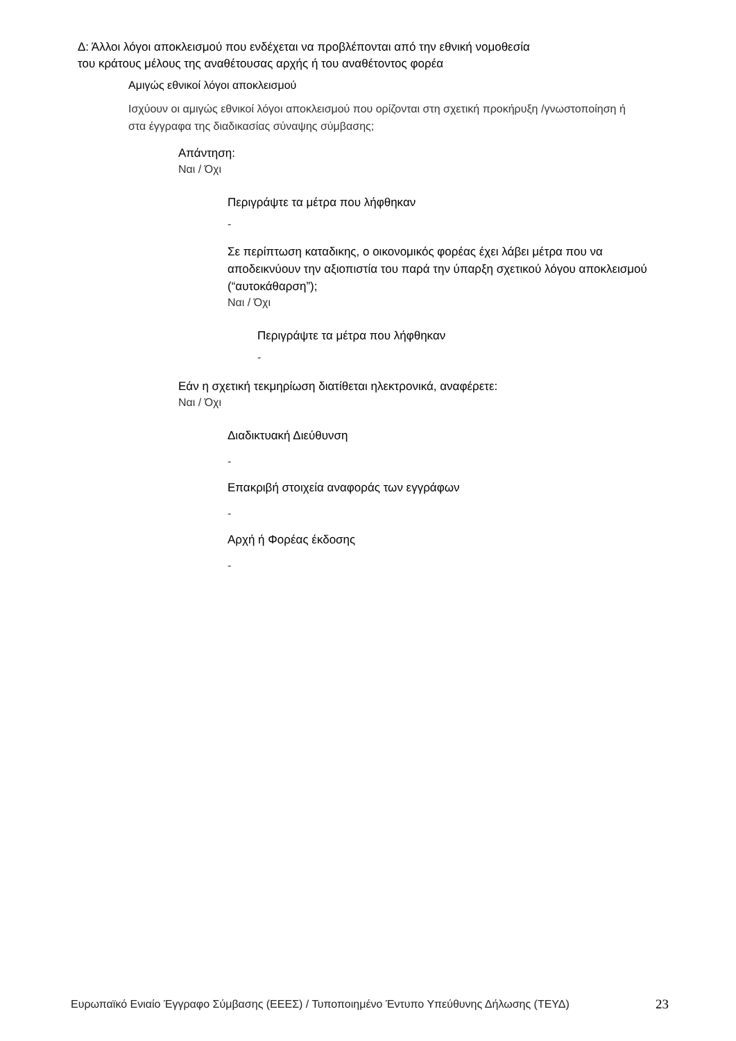Δ: Άλλοι λόγοι αποκλεισμού που ενδέχεται να προβλέπονται από την εθνική νομοθεσία
του κράτους μέλους της αναθέτουσας αρχής ή του αναθέτοντος φορέα
Αμιγώς εθνικοί λόγοι αποκλεισμού
Ισχύουν οι αμιγώς εθνικοί λόγοι αποκλεισμού που ορίζονται στη σχετική προκήρυξη /γνωστοποίηση ή στα έγγραφα της διαδικασίας σύναψης σύμβασης;
Απάντηση:
Ναι / Όχι
Περιγράψτε τα μέτρα που λήφθηκαν
-
Σε περίπτωση καταδικης, ο οικονομικός φορέας έχει λάβει μέτρα που να αποδεικνύουν την αξιοπιστία του παρά την ύπαρξη σχετικού λόγου αποκλεισμού (“αυτοκάθαρση”);
Ναι / Όχι
Περιγράψτε τα μέτρα που λήφθηκαν
-
Εάν η σχετική τεκμηρίωση διατίθεται ηλεκτρονικά, αναφέρετε:
Ναι / Όχι
Διαδικτυακή Διεύθυνση
-
Επακριβή στοιχεία αναφοράς των εγγράφων
-
Αρχή ή Φορέας έκδοσης
-
Ευρωπαϊκό Ενιαίο Έγγραφο Σύμβασης (ΕΕΕΣ) / Τυποποιημένο Έντυπο Υπεύθυνης Δήλωσης (ΤΕΥΔ)
23